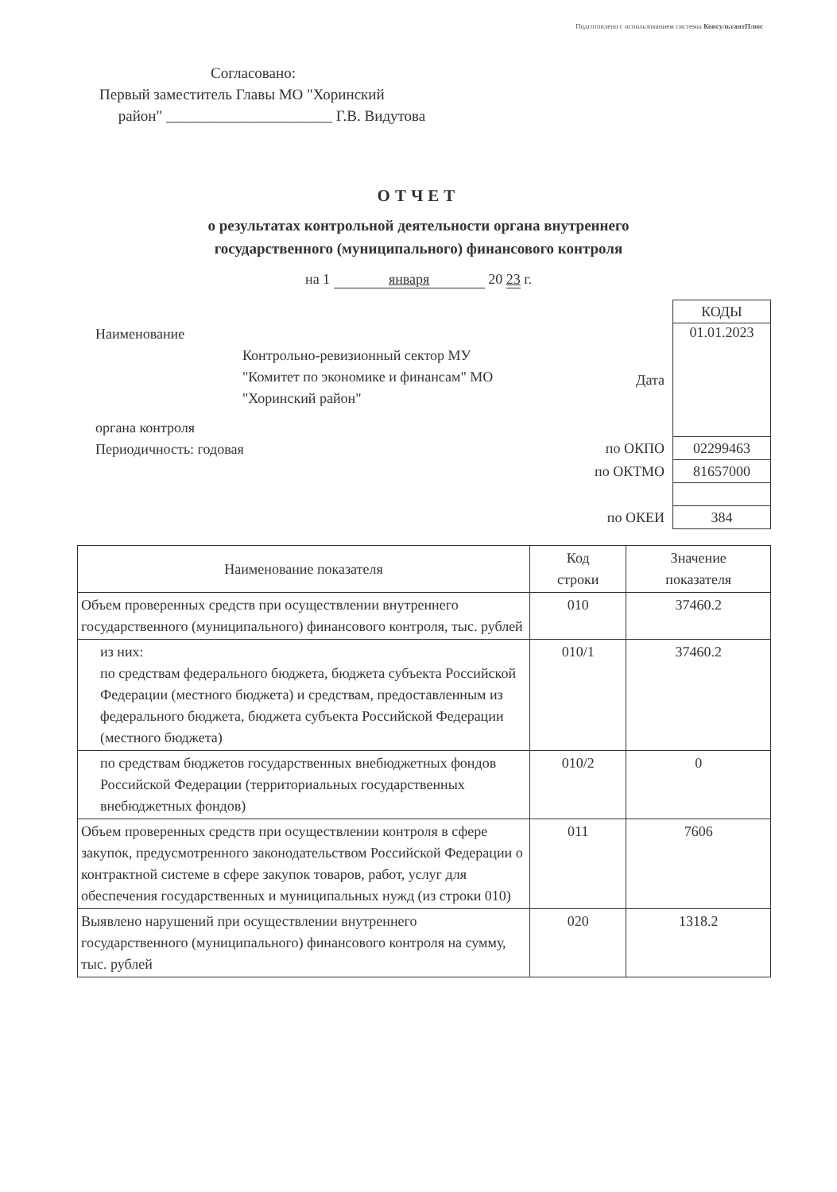Подготовлено с использованием системы КонсультантПлюс
Согласовано:
Первый заместитель Главы МО "Хоринский
район" ______________________ Г.В. Видутова
ОТЧЕТ
о результатах контрольной деятельности органа внутреннего
государственного (муниципального) финансового контроля
на 1 января 20 23 г.
Наименование
Контрольно-ревизионный сектор МУ
"Комитет по экономике и финансам" МО
"Хоринский район"
органа контроля
Периодичность: годовая
| | КОДЫ |
| Дата | 01.01.2023 |
| по ОКПО | 02299463 |
| по ОКТМО | 81657000 |
| по ОКЕИ | 384 |
| Наименование показателя | Код строки | Значение показателя |
| --- | --- | --- |
| Объем проверенных средств при осуществлении внутреннего государственного (муниципального) финансового контроля, тыс. рублей | 010 | 37460.2 |
| из них: по средствам федерального бюджета, бюджета субъекта Российской Федерации (местного бюджета) и средствам, предоставленным из федерального бюджета, бюджета субъекта Российской Федерации (местного бюджета) | 010/1 | 37460.2 |
| по средствам бюджетов государственных внебюджетных фондов Российской Федерации (территориальных государственных внебюджетных фондов) | 010/2 | 0 |
| Объем проверенных средств при осуществлении контроля в сфере закупок, предусмотренного законодательством Российской Федерации о контрактной системе в сфере закупок товаров, работ, услуг для обеспечения государственных и муниципальных нужд (из строки 010) | 011 | 7606 |
| Выявлено нарушений при осуществлении внутреннего государственного (муниципального) финансового контроля на сумму, тыс. рублей | 020 | 1318.2 |